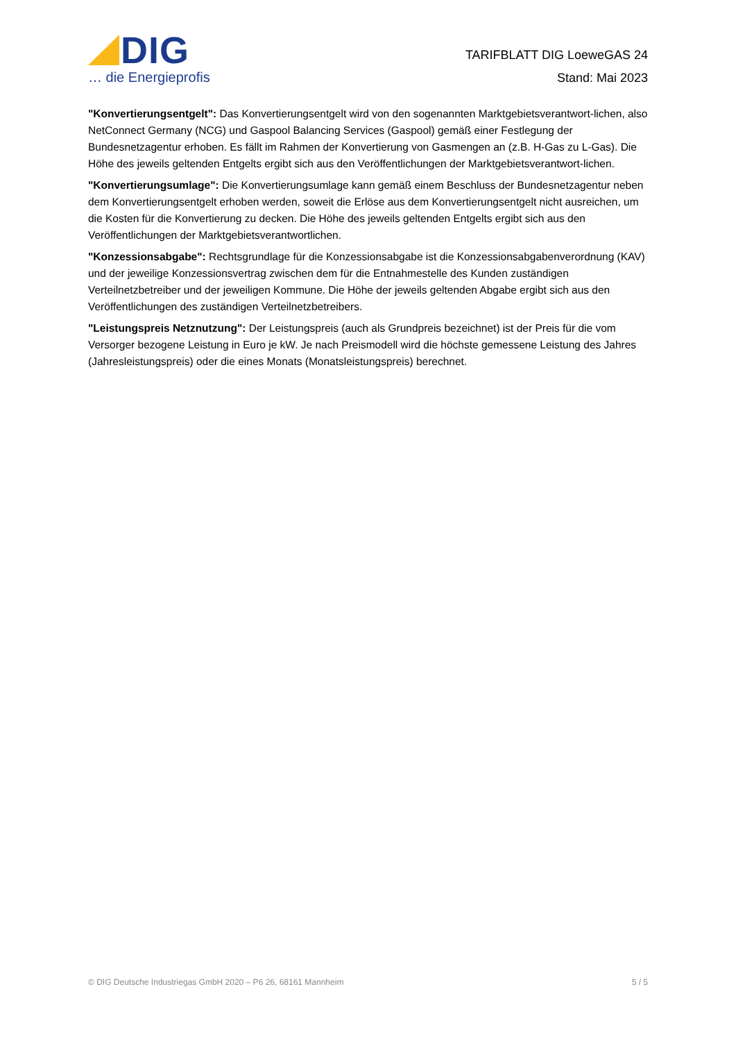DIG
… die Energieprofis
TARIFBLATT DIG LoeweGAS 24
Stand: Mai 2023
"Konvertierungsentgelt": Das Konvertierungsentgelt wird von den sogenannten Marktgebietsverantwort-lichen, also NetConnect Germany (NCG) und Gaspool Balancing Services (Gaspool) gemäß einer Festlegung der Bundesnetzagentur erhoben. Es fällt im Rahmen der Konvertierung von Gasmengen an (z.B. H-Gas zu L-Gas). Die Höhe des jeweils geltenden Entgelts ergibt sich aus den Veröffentlichungen der Marktgebietsverantwort-lichen.
"Konvertierungsumlage": Die Konvertierungsumlage kann gemäß einem Beschluss der Bundesnetzagentur neben dem Konvertierungsentgelt erhoben werden, soweit die Erlöse aus dem Konvertierungsentgelt nicht ausreichen, um die Kosten für die Konvertierung zu decken. Die Höhe des jeweils geltenden Entgelts ergibt sich aus den Veröffentlichungen der Marktgebietsverantwortlichen.
"Konzessionsabgabe": Rechtsgrundlage für die Konzessionsabgabe ist die Konzessionsabgabenverordnung (KAV) und der jeweilige Konzessionsvertrag zwischen dem für die Entnahmestelle des Kunden zuständigen Verteilnetzbetreiber und der jeweiligen Kommune. Die Höhe der jeweils geltenden Abgabe ergibt sich aus den Veröffentlichungen des zuständigen Verteilnetzbetreibers.
"Leistungspreis Netznutzung": Der Leistungspreis (auch als Grundpreis bezeichnet) ist der Preis für die vom Versorger bezogene Leistung in Euro je kW. Je nach Preismodell wird die höchste gemessene Leistung des Jahres (Jahresleistungspreis) oder die eines Monats (Monatsleistungspreis) berechnet.
© DIG Deutsche Industriegas GmbH 2020 – P6 26, 68161 Mannheim 5 / 5